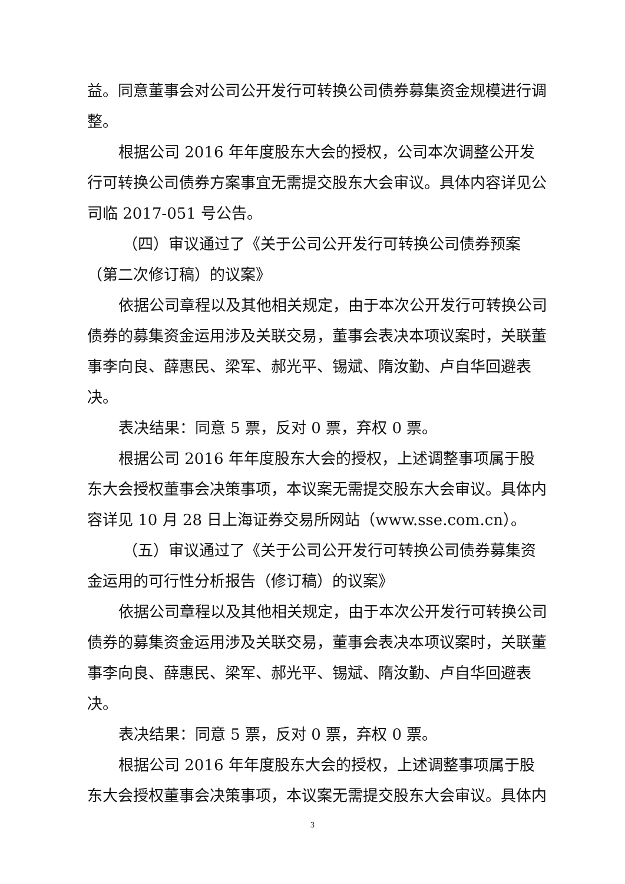益。同意董事会对公司公开发行可转换公司债券募集资金规模进行调整。
根据公司 2016 年年度股东大会的授权，公司本次调整公开发行可转换公司债券方案事宜无需提交股东大会审议。具体内容详见公司临 2017-051 号公告。
（四）审议通过了《关于公司公开发行可转换公司债券预案（第二次修订稿）的议案》
依据公司章程以及其他相关规定，由于本次公开发行可转换公司债券的募集资金运用涉及关联交易，董事会表决本项议案时，关联董事李向良、薛惠民、梁军、郝光平、锡斌、隋汝勤、卢自华回避表决。
表决结果：同意 5 票，反对 0 票，弃权 0 票。
根据公司 2016 年年度股东大会的授权，上述调整事项属于股东大会授权董事会决策事项，本议案无需提交股东大会审议。具体内容详见 10 月 28 日上海证券交易所网站（www.sse.com.cn）。
（五）审议通过了《关于公司公开发行可转换公司债券募集资金运用的可行性分析报告（修订稿）的议案》
依据公司章程以及其他相关规定，由于本次公开发行可转换公司债券的募集资金运用涉及关联交易，董事会表决本项议案时，关联董事李向良、薛惠民、梁军、郝光平、锡斌、隋汝勤、卢自华回避表决。
表决结果：同意 5 票，反对 0 票，弃权 0 票。
根据公司 2016 年年度股东大会的授权，上述调整事项属于股东大会授权董事会决策事项，本议案无需提交股东大会审议。具体内
3